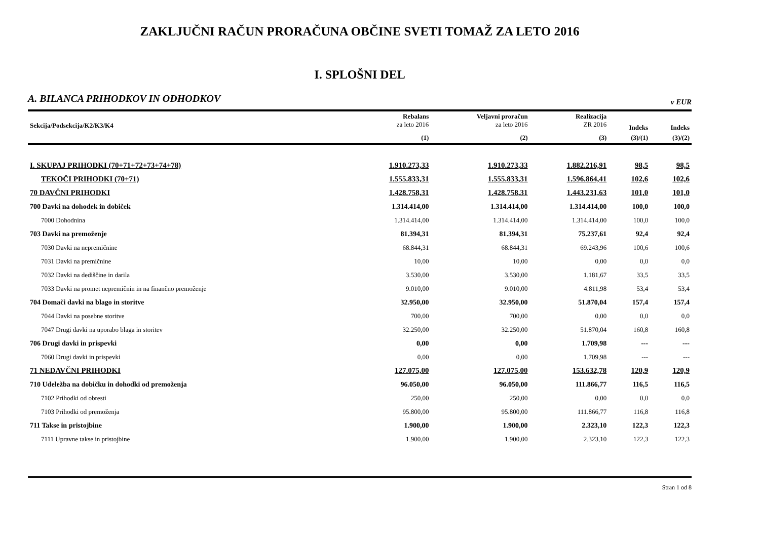ZAKLJUČNI RAČUN PRORAČUNA OBČINE SVETI TOMAŽ ZA LETO 2016
I. SPLOŠNI DEL
A. BILANCA PRIHODKOV IN ODHODKOV v EUR
| Sekcija/Podsekcija/K2/K3/K4 | Rebalans za leto 2016 | Veljavni proračun za leto 2016 | Realizacija ZR 2016 | Indeks | Indeks |
| --- | --- | --- | --- | --- | --- |
| | (1) | (2) | (3) | (3)/(1) | (3)/(2) |
| I. SKUPAJ PRIHODKI (70+71+72+73+74+78) | 1.910.273,33 | 1.910.273,33 | 1.882.216,91 | 98,5 | 98,5 |
| TEKOČI PRIHODKI (70+71) | 1.555.833,31 | 1.555.833,31 | 1.596.864,41 | 102,6 | 102,6 |
| 70 DAVČNI PRIHODKI | 1.428.758,31 | 1.428.758,31 | 1.443.231,63 | 101,0 | 101,0 |
| 700 Davki na dohodek in dobiček | 1.314.414,00 | 1.314.414,00 | 1.314.414,00 | 100,0 | 100,0 |
| 7000 Dohodnina | 1.314.414,00 | 1.314.414,00 | 1.314.414,00 | 100,0 | 100,0 |
| 703 Davki na premoženje | 81.394,31 | 81.394,31 | 75.237,61 | 92,4 | 92,4 |
| 7030 Davki na nepremičnine | 68.844,31 | 68.844,31 | 69.243,96 | 100,6 | 100,6 |
| 7031 Davki na premičnine | 10,00 | 10,00 | 0,00 | 0,0 | 0,0 |
| 7032 Davki na dediščine in darila | 3.530,00 | 3.530,00 | 1.181,67 | 33,5 | 33,5 |
| 7033 Davki na promet nepremičnin in na finančno premoženje | 9.010,00 | 9.010,00 | 4.811,98 | 53,4 | 53,4 |
| 704 Domači davki na blago in storitve | 32.950,00 | 32.950,00 | 51.870,04 | 157,4 | 157,4 |
| 7044 Davki na posebne storitve | 700,00 | 700,00 | 0,00 | 0,0 | 0,0 |
| 7047 Drugi davki na uporabo blaga in storitev | 32.250,00 | 32.250,00 | 51.870,04 | 160,8 | 160,8 |
| 706 Drugi davki in prispevki | 0,00 | 0,00 | 1.709,98 | --- | --- |
| 7060 Drugi davki in prispevki | 0,00 | 0,00 | 1.709,98 | --- | --- |
| 71 NEDAVČNI PRIHODKI | 127.075,00 | 127.075,00 | 153.632,78 | 120,9 | 120,9 |
| 710 Udeležba na dobičku in dohodki od premoženja | 96.050,00 | 96.050,00 | 111.866,77 | 116,5 | 116,5 |
| 7102 Prihodki od obresti | 250,00 | 250,00 | 0,00 | 0,0 | 0,0 |
| 7103 Prihodki od premoženja | 95.800,00 | 95.800,00 | 111.866,77 | 116,8 | 116,8 |
| 711 Takse in pristojbine | 1.900,00 | 1.900,00 | 2.323,10 | 122,3 | 122,3 |
| 7111 Upravne takse in pristojbine | 1.900,00 | 1.900,00 | 2.323,10 | 122,3 | 122,3 |
Stran 1 od 8